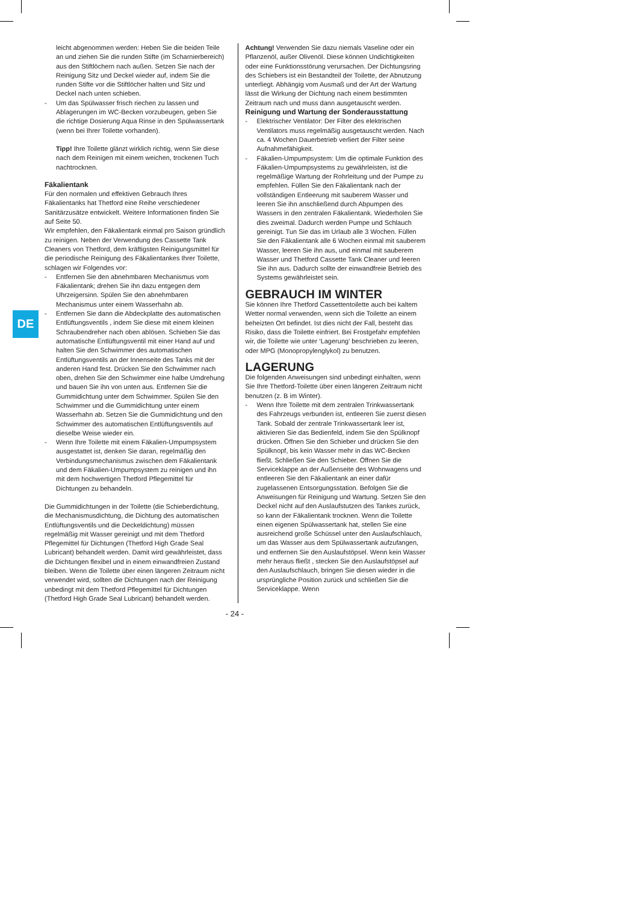DE
leicht abgenommen werden: Heben Sie die beiden Teile an und ziehen Sie die runden Stifte (im Scharnierbereich) aus den Stiftlöchern nach außen. Setzen Sie nach der Reinigung Sitz und Deckel wieder auf, indem Sie die runden Stifte vor die Stiftlöcher halten und Sitz und Deckel nach unten schieben.
- Um das Spülwasser frisch riechen zu lassen und Ablagerungen im WC-Becken vorzubeugen, geben Sie die richtige Dosierung Aqua Rinse in den Spülwassertank (wenn bei Ihrer Toilette vorhanden).
Tipp! Ihre Toilette glänzt wirklich richtig, wenn Sie diese nach dem Reinigen mit einem weichen, trockenen Tuch nachtrocknen.
Fäkalientank
Für den normalen und effektiven Gebrauch Ihres Fäkalientanks hat Thetford eine Reihe verschiedener Sanitärzusätze entwickelt. Weitere Informationen finden Sie auf Seite 50.
Wir empfehlen, den Fäkalientank einmal pro Saison gründlich zu reinigen. Neben der Verwendung des Cassette Tank Cleaners von Thetford, dem kräftigsten Reinigungsmittel für die periodische Reinigung des Fäkalientankes Ihrer Toilette, schlagen wir Folgendes vor:
- Entfernen Sie den abnehmbaren Mechanismus vom Fäkalientank; drehen Sie ihn dazu entgegen dem Uhrzeigersinn. Spülen Sie den abnehmbaren Mechanismus unter einem Wasserhahn ab.
- Entfernen Sie dann die Abdeckplatte des automatischen Entlüftungsventils , indem Sie diese mit einem kleinen Schraubendreher nach oben ablösen. Schieben Sie das automatische Entlüftungsventil mit einer Hand auf und halten Sie den Schwimmer des automatischen Entlüftungsventils an der Innenseite des Tanks mit der anderen Hand fest. Drücken Sie den Schwimmer nach oben, drehen Sie den Schwimmer eine halbe Umdrehung und bauen Sie ihn von unten aus. Entfernen Sie die Gummidichtung unter dem Schwimmer. Spülen Sie den Schwimmer und die Gummidichtung unter einem Wasserhahn ab. Setzen Sie die Gummidichtung und den Schwimmer des automatischen Entlüftungsventils auf dieselbe Weise wieder ein.
- Wenn Ihre Toilette mit einem Fäkalien-Umpumpsystem ausgestattet ist, denken Sie daran, regelmäßig den Verbindungsmechanismus zwischen dem Fäkalientank und dem Fäkalien-Umpumpsystem zu reinigen und ihn mit dem hochwertigen Thetford Pflegemittel für Dichtungen zu behandeln.
Die Gummidichtungen in der Toilette (die Schieberdichtung, die Mechanismusdichtung, die Dichtung des automatischen Entlüftungsventils und die Deckeldichtung) müssen regelmäßig mit Wasser gereinigt und mit dem Thetford Pflegemittel für Dichtungen (Thetford High Grade Seal Lubricant) behandelt werden. Damit wird gewährleistet, dass die Dichtungen flexibel und in einem einwandfreien Zustand bleiben. Wenn die Toilette über einen längeren Zeitraum nicht verwendet wird, sollten die Dichtungen nach der Reinigung unbedingt mit dem Thetford Pflegemittel für Dichtungen (Thetford High Grade Seal Lubricant) behandelt werden.
Achtung! Verwenden Sie dazu niemals Vaseline oder ein Pflanzenöl, außer Olivenöl. Diese können Undichtigkeiten oder eine Funktionsstörung verursachen. Der Dichtungsring des Schiebers ist ein Bestandteil der Toilette, der Abnutzung unterliegt. Abhängig vom Ausmaß und der Art der Wartung lässt die Wirkung der Dichtung nach einem bestimmten Zeitraum nach und muss dann ausgetauscht werden.
Reinigung und Wartung der Sonderausstattung
- Elektrischer Ventilator: Der Filter des elektrischen Ventilators muss regelmäßig ausgetauscht werden. Nach ca. 4 Wochen Dauerbetrieb verliert der Filter seine Aufnahmefähigkeit.
- Fäkalien-Umpumpsystem: Um die optimale Funktion des Fäkalien-Umpumpsystems zu gewährleisten, ist die regelmäßige Wartung der Rohrleitung und der Pumpe zu empfehlen. Füllen Sie den Fäkalientank nach der vollständigen Entleerung mit sauberem Wasser und leeren Sie ihn anschließend durch Abpumpen des Wassers in den zentralen Fäkalientank. Wiederholen Sie dies zweimal. Dadurch werden Pumpe und Schlauch gereinigt. Tun Sie das im Urlaub alle 3 Wochen. Füllen Sie den Fäkalientank alle 6 Wochen einmal mit sauberem Wasser, leeren Sie ihn aus, und einmal mit sauberem Wasser und Thetford Cassette Tank Cleaner und leeren Sie ihn aus. Dadurch sollte der einwandfreie Betrieb des Systems gewährleistet sein.
GEBRAUCH IM WINTER
Sie können Ihre Thetford Cassettentoilette auch bei kaltem Wetter normal verwenden, wenn sich die Toilette an einem beheizten Ort befindet. Ist dies nicht der Fall, besteht das Risiko, dass die Toilette einfriert. Bei Frostgefahr empfehlen wir, die Toilette wie unter ‘Lagerung’ beschrieben zu leeren, oder MPG (Monopropylenglykol) zu benutzen.
LAGERUNG
Die folgenden Anweisungen sind unbedingt einhalten, wenn Sie Ihre Thetford-Toilette über einen längeren Zeitraum nicht benutzen (z. B im Winter).
- Wenn Ihre Toilette mit dem zentralen Trinkwassertank des Fahrzeugs verbunden ist, entleeren Sie zuerst diesen Tank. Sobald der zentrale Trinkwassertank leer ist, aktivieren Sie das Bedienfeld, indem Sie den Spülknopf drücken. Öffnen Sie den Schieber und drücken Sie den Spülknopf, bis kein Wasser mehr in das WC-Becken fließt. Schließen Sie den Schieber. Öffnen Sie die Serviceklappe an der Außenseite des Wohnwagens und entleeren Sie den Fäkalientank an einer dafür zugelassenen Entsorgungsstation. Befolgen Sie die Anweisungen für Reinigung und Wartung. Setzen Sie den Deckel nicht auf den Auslaufstutzen des Tankes zurück, so kann der Fäkalientank trocknen. Wenn die Toilette einen eigenen Spülwassertank hat, stellen Sie eine ausreichend große Schüssel unter den Auslaufschlauch, um das Wasser aus dem Spülwassertank aufzufangen, und entfernen Sie den Auslaufstöpsel. Wenn kein Wasser mehr heraus fließt , stecken Sie den Auslaufstöpsel auf den Auslaufschlauch, bringen Sie diesen wieder in die ursprüngliche Position zurück und schließen Sie die Serviceklappe. Wenn
- 24 -